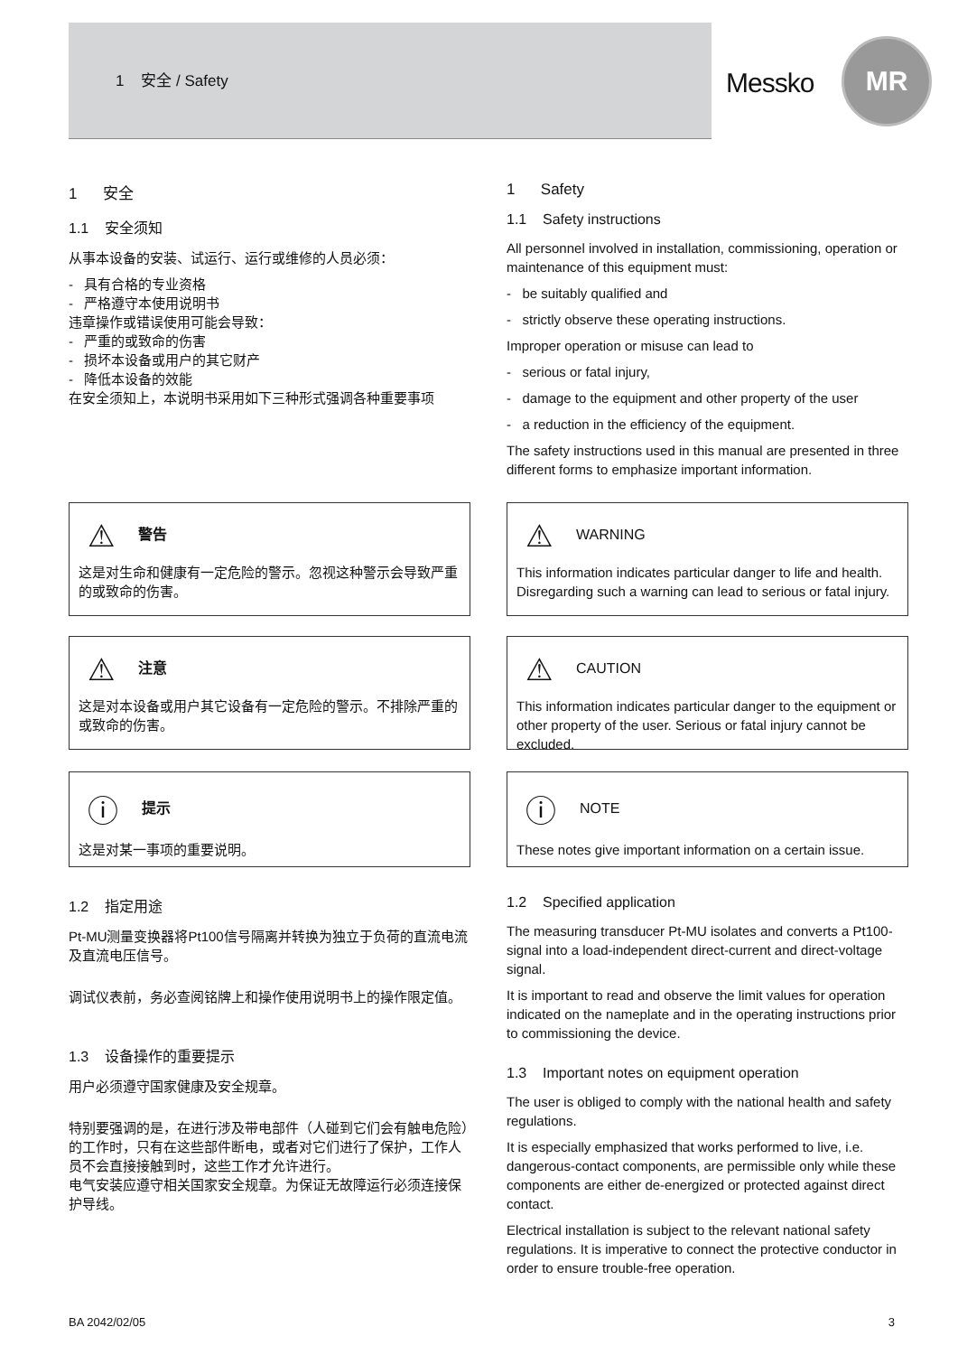1 安全 / Safety
Messko
MR
1 安全
1.1 安全须知
从事本设备的安装、试运行、运行或维修的人员必须：
- 具有合格的专业资格
- 严格遵守本使用说明书
违章操作或错误使用可能会导致：
- 严重的或致命的伤害
- 损坏本设备或用户的其它财产
- 降低本设备的效能
在安全须知上，本说明书采用如下三种形式强调各种重要事项
1 Safety
1.1 Safety instructions
All personnel involved in installation, commissioning, operation or maintenance of this equipment must:
- be suitably qualified and
- strictly observe these operating instructions.
Improper operation or misuse can lead to
- serious or fatal injury,
- damage to the equipment and other property of the user
- a reduction in the efficiency of the equipment.
The safety instructions used in this manual are presented in three different forms to emphasize important information.
⚠ 警告
这是对生命和健康有一定危险的警示。忽视这种警示会导致严重的或致命的伤害。
⚠ WARNING
This information indicates particular danger to life and health. Disregarding such a warning can lead to serious or fatal injury.
⚠ 注意
这是对本设备或用户其它设备有一定危险的警示。不排除严重的或致命的伤害。
⚠ CAUTION
This information indicates particular danger to the equipment or other property of the user. Serious or fatal injury cannot be excluded.
ⓘ 提示
这是对某一事项的重要说明。
ⓘ NOTE
These notes give important information on a certain issue.
1.2 指定用途
Pt-MU测量变换器将Pt100信号隔离并转换为独立于负荷的直流电流及直流电压信号。
调试仪表前，务必查阅铭牌上和操作使用说明书上的操作限定值。
1.3 设备操作的重要提示
用户必须遵守国家健康及安全规章。
特别要强调的是，在进行涉及带电部件（人碰到它们会有触电危险）的工作时，只有在这些部件断电，或者对它们进行了保护，工作人员不会直接接触到时，这些工作才允许进行。
电气安装应遵守相关国家安全规章。为保证无故障运行必须连接保护导线。
1.2 Specified application
The measuring transducer Pt-MU isolates and converts a Pt100-signal into a load-independent direct-current and direct-voltage signal.
It is important to read and observe the limit values for operation indicated on the nameplate and in the operating instructions prior to commissioning the device.
1.3 Important notes on equipment operation
The user is obliged to comply with the national health and safety regulations.
It is especially emphasized that works performed to live, i.e. dangerous-contact components, are permissible only while these components are either de-energized or protected against direct contact.
Electrical installation is subject to the relevant national safety regulations. It is imperative to connect the protective conductor in order to ensure trouble-free operation.
BA 2042/02/05 3